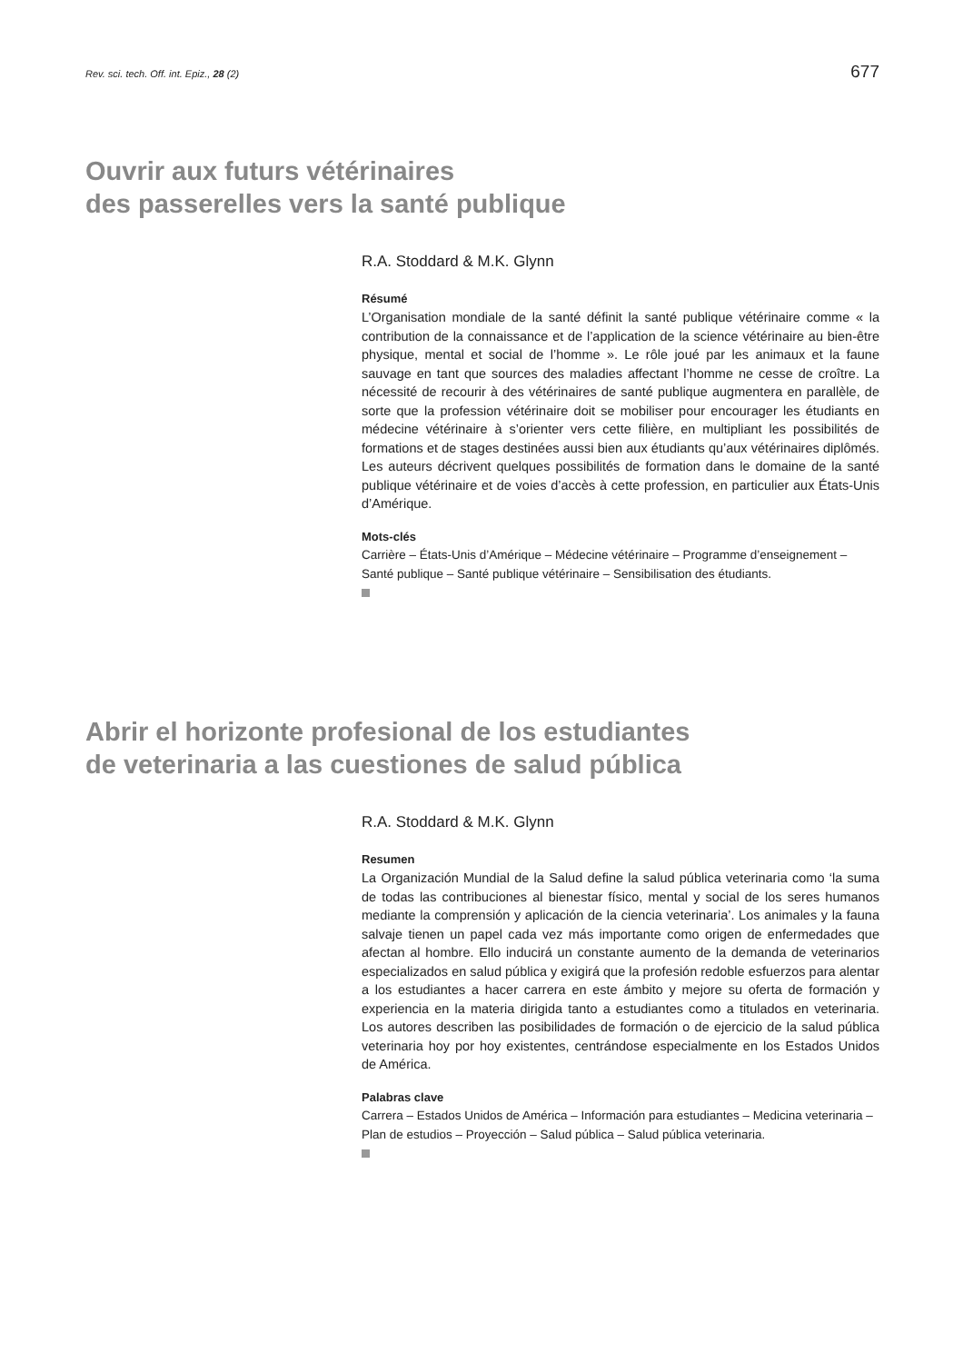Rev. sci. tech. Off. int. Epiz., 28 (2) 677
Ouvrir aux futurs vétérinaires
des passerelles vers la santé publique
R.A. Stoddard & M.K. Glynn
Résumé
L’Organisation mondiale de la santé définit la santé publique vétérinaire comme « la contribution de la connaissance et de l’application de la science vétérinaire au bien-être physique, mental et social de l’homme ». Le rôle joué par les animaux et la faune sauvage en tant que sources des maladies affectant l’homme ne cesse de croître. La nécessité de recourir à des vétérinaires de santé publique augmentera en parallèle, de sorte que la profession vétérinaire doit se mobiliser pour encourager les étudiants en médecine vétérinaire à s’orienter vers cette filière, en multipliant les possibilités de formations et de stages destinées aussi bien aux étudiants qu’aux vétérinaires diplômés. Les auteurs décrivent quelques possibilités de formation dans le domaine de la santé publique vétérinaire et de voies d’accès à cette profession, en particulier aux États-Unis d’Amérique.
Mots-clés
Carrière – États-Unis d’Amérique – Médecine vétérinaire – Programme d’enseignement – Santé publique – Santé publique vétérinaire – Sensibilisation des étudiants.
Abrir el horizonte profesional de los estudiantes
de veterinaria a las cuestiones de salud pública
R.A. Stoddard & M.K. Glynn
Resumen
La Organización Mundial de la Salud define la salud pública veterinaria como ‘la suma de todas las contribuciones al bienestar físico, mental y social de los seres humanos mediante la comprensión y aplicación de la ciencia veterinaria’. Los animales y la fauna salvaje tienen un papel cada vez más importante como origen de enfermedades que afectan al hombre. Ello inducirá un constante aumento de la demanda de veterinarios especializados en salud pública y exigirá que la profesión redoble esfuerzos para alentar a los estudiantes a hacer carrera en este ámbito y mejore su oferta de formación y experiencia en la materia dirigida tanto a estudiantes como a titulados en veterinaria. Los autores describen las posibilidades de formación o de ejercicio de la salud pública veterinaria hoy por hoy existentes, centrándose especialmente en los Estados Unidos de América.
Palabras clave
Carrera – Estados Unidos de América – Información para estudiantes – Medicina veterinaria – Plan de estudios – Proyección – Salud pública – Salud pública veterinaria.